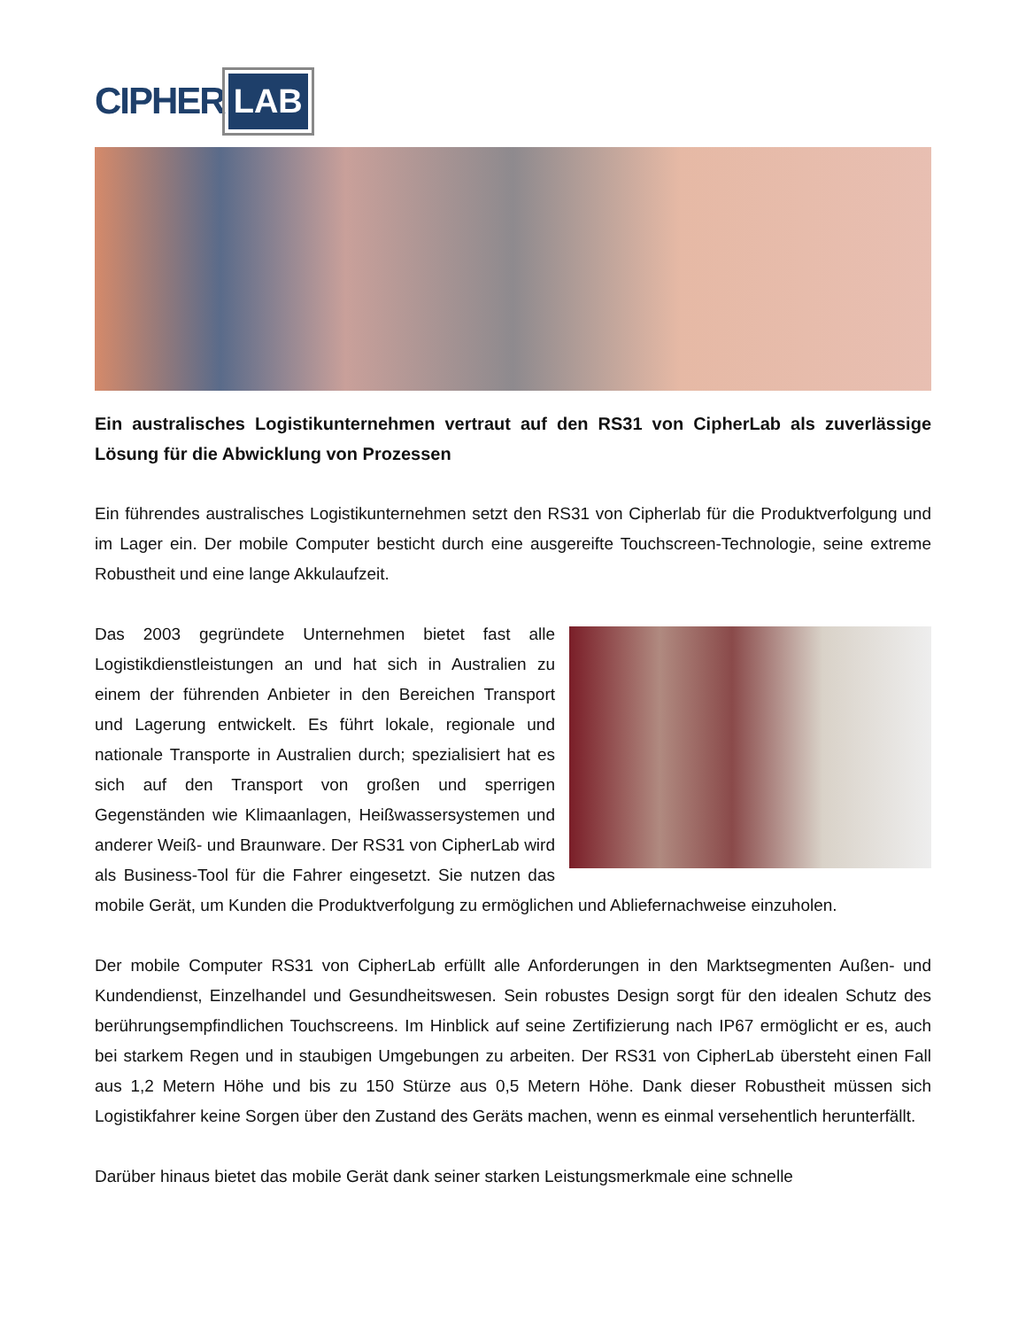CIPHER LAB
Ein australisches Logistikunternehmen vertraut auf den RS31 von CipherLab als zuverlässige Lösung für die Abwicklung von Prozessen
Ein führendes australisches Logistikunternehmen setzt den RS31 von Cipherlab für die Produktverfolgung und im Lager ein. Der mobile Computer besticht durch eine ausgereifte Touchscreen-Technologie, seine extreme Robustheit und eine lange Akkulaufzeit.
Das 2003 gegründete Unternehmen bietet fast alle Logistikdienstleistungen an und hat sich in Australien zu einem der führenden Anbieter in den Bereichen Transport und Lagerung entwickelt. Es führt lokale, regionale und nationale Transporte in Australien durch; spezialisiert hat es sich auf den Transport von großen und sperrigen Gegenständen wie Klimaanlagen, Heißwassersystemen und anderer Weiß- und Braunware. Der RS31 von CipherLab wird als Business-Tool für die Fahrer eingesetzt. Sie nutzen das mobile Gerät, um Kunden die Produktverfolgung zu ermöglichen und Abliefernachweise einzuholen.
Der mobile Computer RS31 von CipherLab erfüllt alle Anforderungen in den Marktsegmenten Außen- und Kundendienst, Einzelhandel und Gesundheitswesen. Sein robustes Design sorgt für den idealen Schutz des berührungsempfindlichen Touchscreens. Im Hinblick auf seine Zertifizierung nach IP67 ermöglicht er es, auch bei starkem Regen und in staubigen Umgebungen zu arbeiten. Der RS31 von CipherLab übersteht einen Fall aus 1,2 Metern Höhe und bis zu 150 Stürze aus 0,5 Metern Höhe. Dank dieser Robustheit müssen sich Logistikfahrer keine Sorgen über den Zustand des Geräts machen, wenn es einmal versehentlich herunterfällt.
Darüber hinaus bietet das mobile Gerät dank seiner starken Leistungsmerkmale eine schnelle